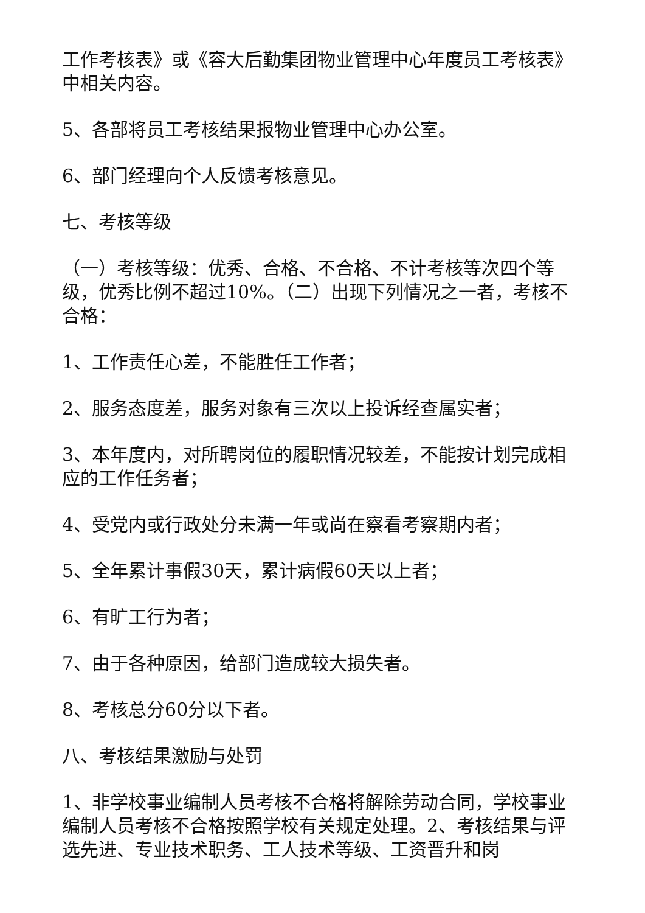工作考核表》或《容大后勤集团物业管理中心年度员工考核表》中相关内容。
5、各部将员工考核结果报物业管理中心办公室。
6、部门经理向个人反馈考核意见。
七、考核等级
（一）考核等级：优秀、合格、不合格、不计考核等次四个等级，优秀比例不超过10%。（二）出现下列情况之一者，考核不合格：
1、工作责任心差，不能胜任工作者；
2、服务态度差，服务对象有三次以上投诉经查属实者；
3、本年度内，对所聘岗位的履职情况较差，不能按计划完成相应的工作任务者；
4、受党内或行政处分未满一年或尚在察看考察期内者；
5、全年累计事假30天，累计病假60天以上者；
6、有旷工行为者；
7、由于各种原因，给部门造成较大损失者。
8、考核总分60分以下者。
八、考核结果激励与处罚
1、非学校事业编制人员考核不合格将解除劳动合同，学校事业编制人员考核不合格按照学校有关规定处理。2、考核结果与评选先进、专业技术职务、工人技术等级、工资晋升和岗